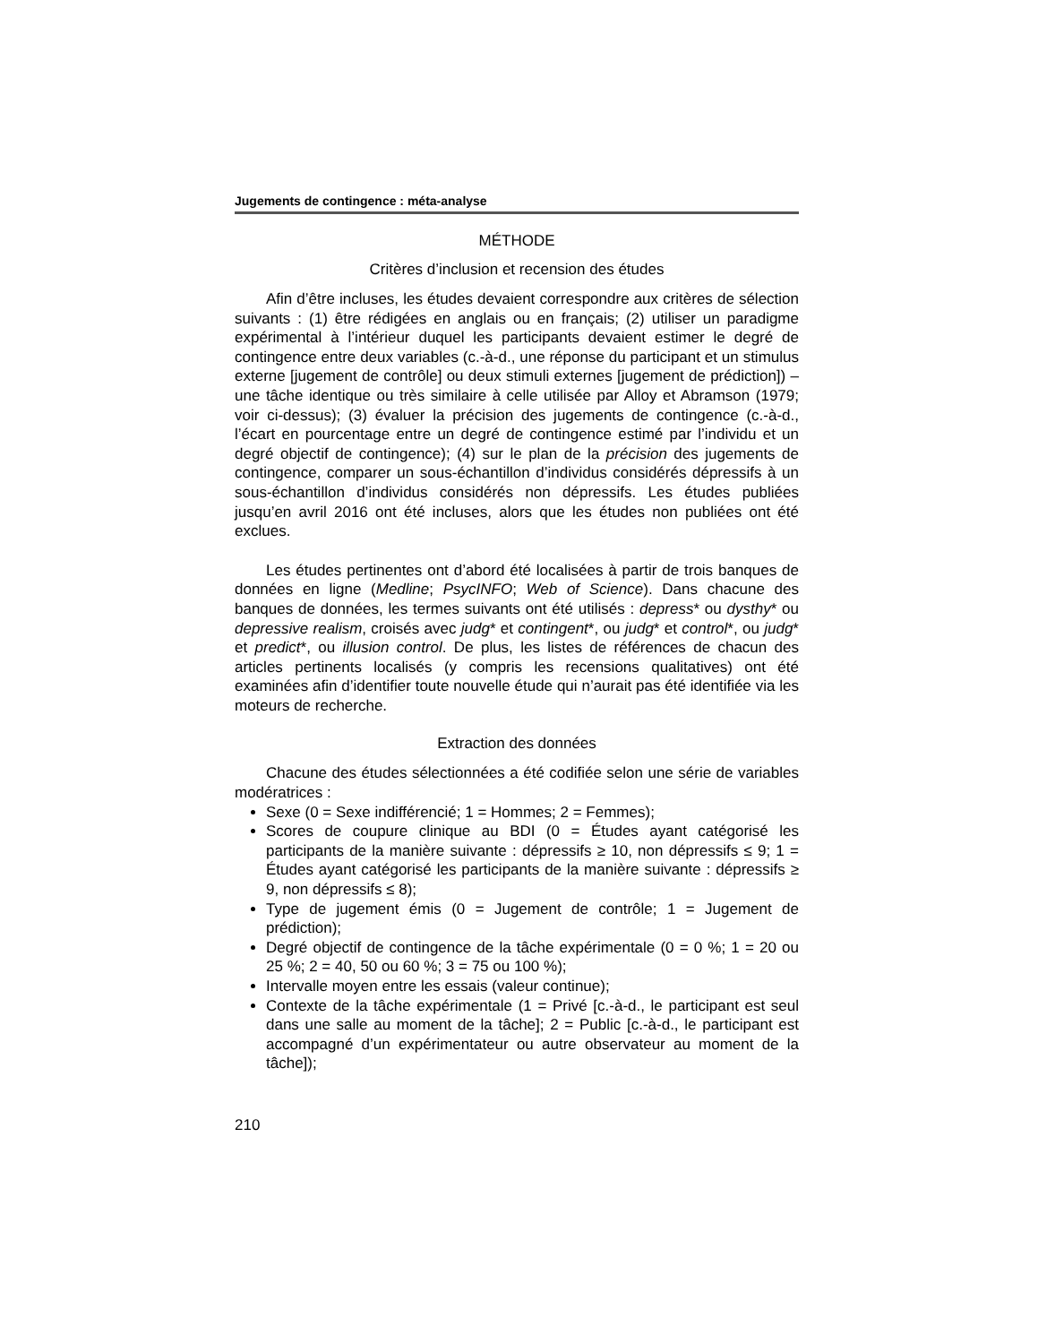Jugements de contingence : méta-analyse
MÉTHODE
Critères d’inclusion et recension des études
Afin d’être incluses, les études devaient correspondre aux critères de sélection suivants : (1) être rédigées en anglais ou en français; (2) utiliser un paradigme expérimental à l’intérieur duquel les participants devaient estimer le degré de contingence entre deux variables (c.-à-d., une réponse du participant et un stimulus externe [jugement de contrôle] ou deux stimuli externes [jugement de prédiction]) – une tâche identique ou très similaire à celle utilisée par Alloy et Abramson (1979; voir ci-dessus); (3) évaluer la précision des jugements de contingence (c.-à-d., l’écart en pourcentage entre un degré de contingence estimé par l’individu et un degré objectif de contingence); (4) sur le plan de la précision des jugements de contingence, comparer un sous-échantillon d’individus considérés dépressifs à un sous-échantillon d’individus considérés non dépressifs. Les études publiées jusqu’en avril 2016 ont été incluses, alors que les études non publiées ont été exclues.
Les études pertinentes ont d’abord été localisées à partir de trois banques de données en ligne (Medline; PsycINFO; Web of Science). Dans chacune des banques de données, les termes suivants ont été utilisés : depress* ou dysthy* ou depressive realism, croisés avec judg* et contingent*, ou judg* et control*, ou judg* et predict*, ou illusion control. De plus, les listes de références de chacun des articles pertinents localisés (y compris les recensions qualitatives) ont été examinées afin d’identifier toute nouvelle étude qui n’aurait pas été identifiée via les moteurs de recherche.
Extraction des données
Chacune des études sélectionnées a été codifiée selon une série de variables modératrices :
Sexe (0 = Sexe indifférencié; 1 = Hommes; 2 = Femmes);
Scores de coupure clinique au BDI (0 = Études ayant catégorisé les participants de la manière suivante : dépressifs ≥ 10, non dépressifs ≤ 9; 1 = Études ayant catégorisé les participants de la manière suivante : dépressifs ≥ 9, non dépressifs ≤ 8);
Type de jugement émis (0 = Jugement de contrôle; 1 = Jugement de prédiction);
Degré objectif de contingence de la tâche expérimentale (0 = 0 %; 1 = 20 ou 25 %; 2 = 40, 50 ou 60 %; 3 = 75 ou 100 %);
Intervalle moyen entre les essais (valeur continue);
Contexte de la tâche expérimentale (1 = Privé [c.-à-d., le participant est seul dans une salle au moment de la tâche]; 2 = Public [c.-à-d., le participant est accompagné d’un expérimentateur ou autre observateur au moment de la tâche]);
210